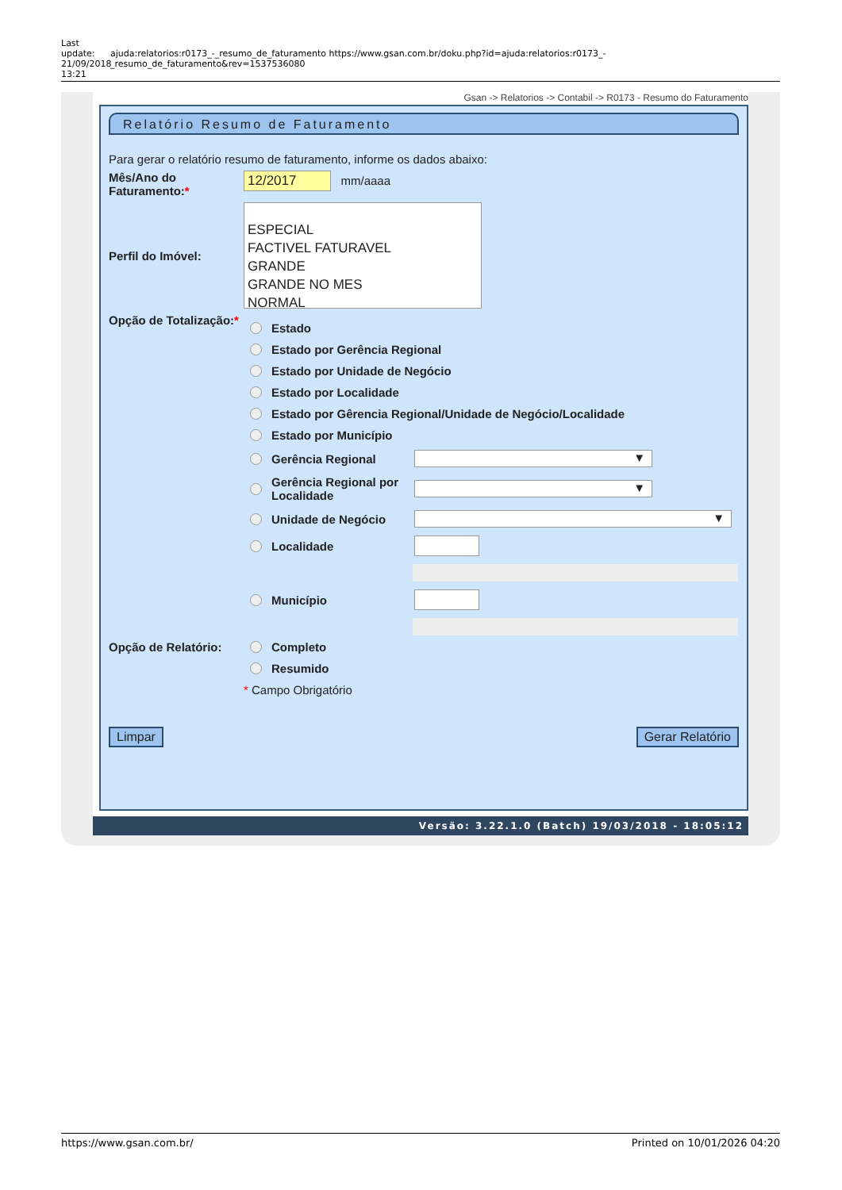Last update: 21/09/2018 13:21
ajuda:relatorios:r0173_-_resumo_de_faturamento https://www.gsan.com.br/doku.php?id=ajuda:relatorios:r0173_-_resumo_de_faturamento&rev=1537536080
Gsan -> Relatorios -> Contabil -> R0173 - Resumo do Faturamento
Relatório Resumo de Faturamento
Para gerar o relatório resumo de faturamento, informe os dados abaixo:
Mês/Ano do Faturamento:*
12/2017 mm/aaaa
Perfil do Imóvel:
ESPECIAL
FACTIVEL FATURAVEL
GRANDE
GRANDE NO MES
NORMAL
Opção de Totalização:*
Estado
Estado por Gerência Regional
Estado por Unidade de Negócio
Estado por Localidade
Estado por Gêrencia Regional/Unidade de Negócio/Localidade
Estado por Município
Gerência Regional
▼
Gerência Regional por Localidade
▼
Unidade de Negócio
▼
Localidade
Município
Opção de Relatório:
Completo
Resumido
* Campo Obrigatório
Limpar Gerar Relatório
Versão: 3.22.1.0 (Batch) 19/03/2018 - 18:05:12
https://www.gsan.com.br/ Printed on 10/01/2026 04:20